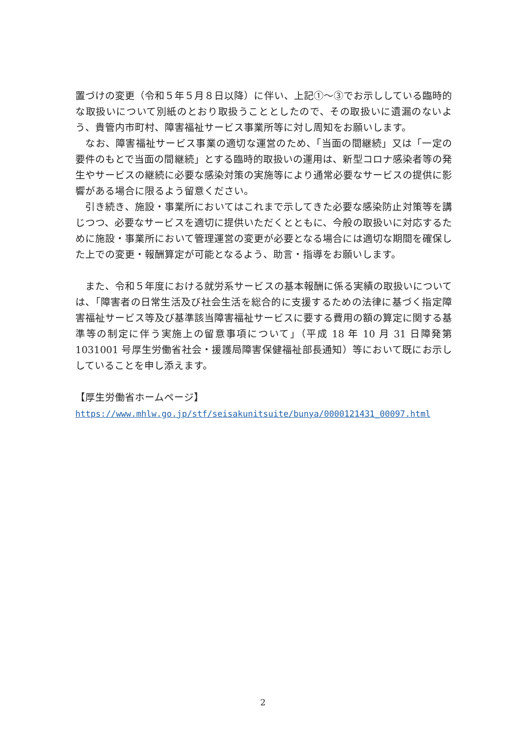置づけの変更（令和５年５月８日以降）に伴い、上記①～③でお示ししている臨時的な取扱いについて別紙のとおり取扱うこととしたので、その取扱いに遺漏のないよう、貴管内市町村、障害福祉サービス事業所等に対し周知をお願いします。
　なお、障害福祉サービス事業の適切な運営のため、「当面の間継続」又は「一定の要件のもとで当面の間継続」とする臨時的取扱いの運用は、新型コロナ感染者等の発生やサービスの継続に必要な感染対策の実施等により通常必要なサービスの提供に影響がある場合に限るよう留意ください。
　引き続き、施設・事業所においてはこれまで示してきた必要な感染防止対策等を講じつつ、必要なサービスを適切に提供いただくとともに、今般の取扱いに対応するために施設・事業所において管理運営の変更が必要となる場合には適切な期間を確保した上での変更・報酬算定が可能となるよう、助言・指導をお願いします。
　また、令和５年度における就労系サービスの基本報酬に係る実績の取扱いについては、「障害者の日常生活及び社会生活を総合的に支援するための法律に基づく指定障害福祉サービス等及び基準該当障害福祉サービスに要する費用の額の算定に関する基準等の制定に伴う実施上の留意事項について」（平成 18 年 10 月 31 日障発第 1031001 号厚生労働省社会・援護局障害保健福祉部長通知）等において既にお示ししていることを申し添えます。
【厚生労働省ホームページ】
https://www.mhlw.go.jp/stf/seisakunitsuite/bunya/0000121431_00097.html
2